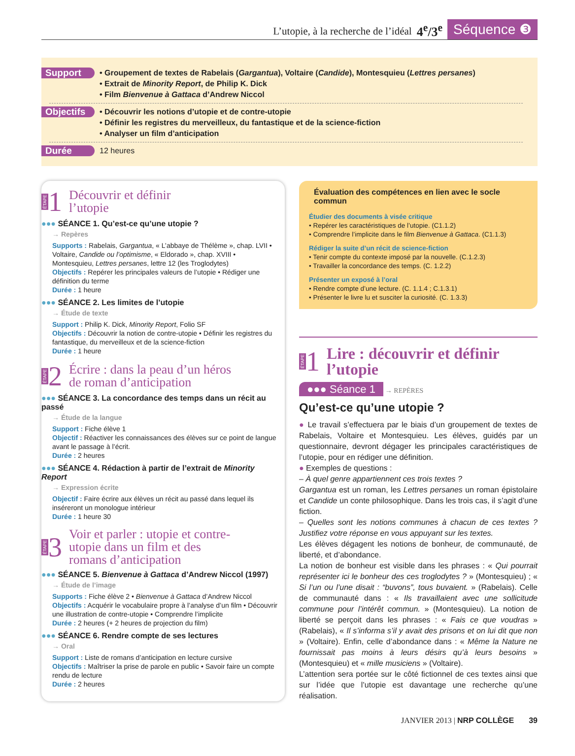L’utopie, à la recherche de l’idéal 4<sup>e</sup>/3<sup>e</sup> Séquence ❸
Support
• Groupement de textes de Rabelais (Gargantua), Voltaire (Candide), Montesquieu (Lettres persanes)
• Extrait de Minority Report, de Philip K. Dick
• Film Bienvenue à Gattaca d’Andrew Niccol
Objectifs
• Découvrir les notions d’utopie et de contre-utopie
• Définir les registres du merveilleux, du fantastique et de la science-fiction
• Analyser un film d’anticipation
Durée
12 heures
ÉTAPE 1 Découvrir et définir
l’utopie
●●● SÉANCE 1. Qu’est-ce qu’une utopie ?
→ Repères
Supports : Rabelais, Gargantua, « L’abbaye de Thélème », chap. LVII • Voltaire, Candide ou l’optimisme, « Eldorado », chap. XVIII • Montesquieu, Lettres persanes, lettre 12 (les Troglodytes)
Objectifs : Repérer les principales valeurs de l’utopie • Rédiger une définition du terme
Durée : 1 heure
●●● SÉANCE 2. Les limites de l’utopie
→ Étude de texte
Support : Philip K. Dick, Minority Report, Folio SF
Objectifs : Découvrir la notion de contre-utopie • Définir les registres du fantastique, du merveilleux et de la science-fiction
Durée : 1 heure
ÉTAPE 2 Écrire : dans la peau d’un héros
de roman d’anticipation
●●● SÉANCE 3. La concordance des temps dans un récit au passé
→ Étude de la langue
Support : Fiche élève 1
Objectif : Réactiver les connaissances des élèves sur ce point de langue avant le passage à l’écrit.
Durée : 2 heures
●●● SÉANCE 4. Rédaction à partir de l’extrait de Minority Report
→ Expression écrite
Objectif : Faire écrire aux élèves un récit au passé dans lequel ils inséreront un monologue intérieur
Durée : 1 heure 30
ÉTAPE 3 Voir et parler : utopie et contre-
utopie dans un film et des
romans d’anticipation
●●● SÉANCE 5. Bienvenue à Gattaca d’Andrew Niccol (1997)
→ Étude de l’image
Supports : Fiche élève 2 • Bienvenue à Gattaca d’Andrew Niccol
Objectifs : Acquérir le vocabulaire propre à l’analyse d’un film • Découvrir une illustration de contre-utopie • Comprendre l’implicite
Durée : 2 heures (+ 2 heures de projection du film)
●●● SÉANCE 6. Rendre compte de ses lectures
→ Oral
Support : Liste de romans d’anticipation en lecture cursive
Objectifs : Maîtriser la prise de parole en public • Savoir faire un compte rendu de lecture
Durée : 2 heures
Évaluation des compétences en lien avec le socle commun
Étudier des documents à visée critique
• Repérer les caractéristiques de l’utopie. (C1.1.2)
• Comprendre l’implicite dans le film Bienvenue à Gattaca. (C1.1.3)
Rédiger la suite d’un récit de science-fiction
• Tenir compte du contexte imposé par la nouvelle. (C.1.2.3)
• Travailler la concordance des temps. (C. 1.2.2)
Présenter un exposé à l’oral
• Rendre compte d’une lecture. (C. 1.1.4 ; C.1.3.1)
• Présenter le livre lu et susciter la curiosité. (C. 1.3.3)
ÉTAPE 1 Lire : découvrir et définir
l’utopie
●●● Séance 1 → REPÈRES
Qu’est-ce qu’une utopie ?
● Le travail s’effectuera par le biais d’un groupement de textes de Rabelais, Voltaire et Montesquieu. Les élèves, guidés par un questionnaire, devront dégager les principales caractéristiques de l’utopie, pour en rédiger une définition.
● Exemples de questions :
– À quel genre appartiennent ces trois textes ?
Gargantua est un roman, les Lettres persanes un roman épistolaire et Candide un conte philosophique. Dans les trois cas, il s’agit d’une fiction.
– Quelles sont les notions communes à chacun de ces textes ? Justifiez votre réponse en vous appuyant sur les textes.
Les élèves dégagent les notions de bonheur, de communauté, de liberté, et d’abondance.
La notion de bonheur est visible dans les phrases : « Qui pourrait représenter ici le bonheur des ces troglodytes ? » (Montesquieu) ; « Si l’un ou l’une disait : “buvons”, tous buvaient. » (Rabelais). Celle de communauté dans : « Ils travaillaient avec une sollicitude commune pour l’intérêt commun. » (Montesquieu). La notion de liberté se perçoit dans les phrases : « Fais ce que voudras » (Rabelais), « Il s’informa s’il y avait des prisons et on lui dit que non » (Voltaire). Enfin, celle d’abondance dans : « Même la Nature ne fournissait pas moins à leurs désirs qu’à leurs besoins » (Montesquieu) et « mille musiciens » (Voltaire).
L’attention sera portée sur le côté fictionnel de ces textes ainsi que sur l’idée que l’utopie est davantage une recherche qu’une réalisation.
JANVIER 2013 | NRP COLLÈGE 39